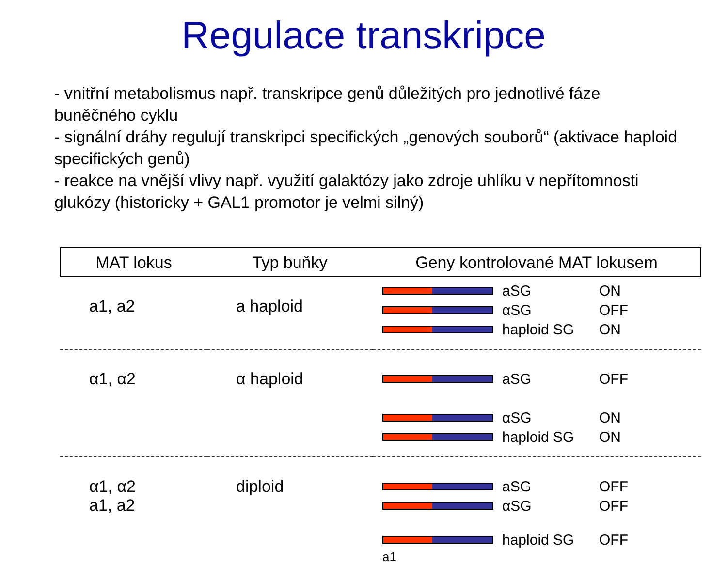Regulace transkripce
- vnitřní metabolismus např. transkripce genů důležitých pro jednotlivé fáze buněčného cyklu
- signální dráhy regulují transkripci specifických „genových souborů“ (aktivace haploid specifických genů)
- reakce na vnější vlivy např. využití galaktózy jako zdroje uhlíku v nepřítomnosti glukózy (historicky + GAL1 promotor je velmi silný)
| MAT lokus | Typ buňky | Geny kontrolované MAT lokusem |
| --- | --- | --- |
| a1, a2 | a haploid | aSG ON αSG OFF haploid SG ON |
| α1, α2 | α haploid | aSG OFF αSG ON haploid SG ON |
| α1, α2 a1, a2 | diploid | aSG OFF αSG OFF haploid SG OFF a1 |